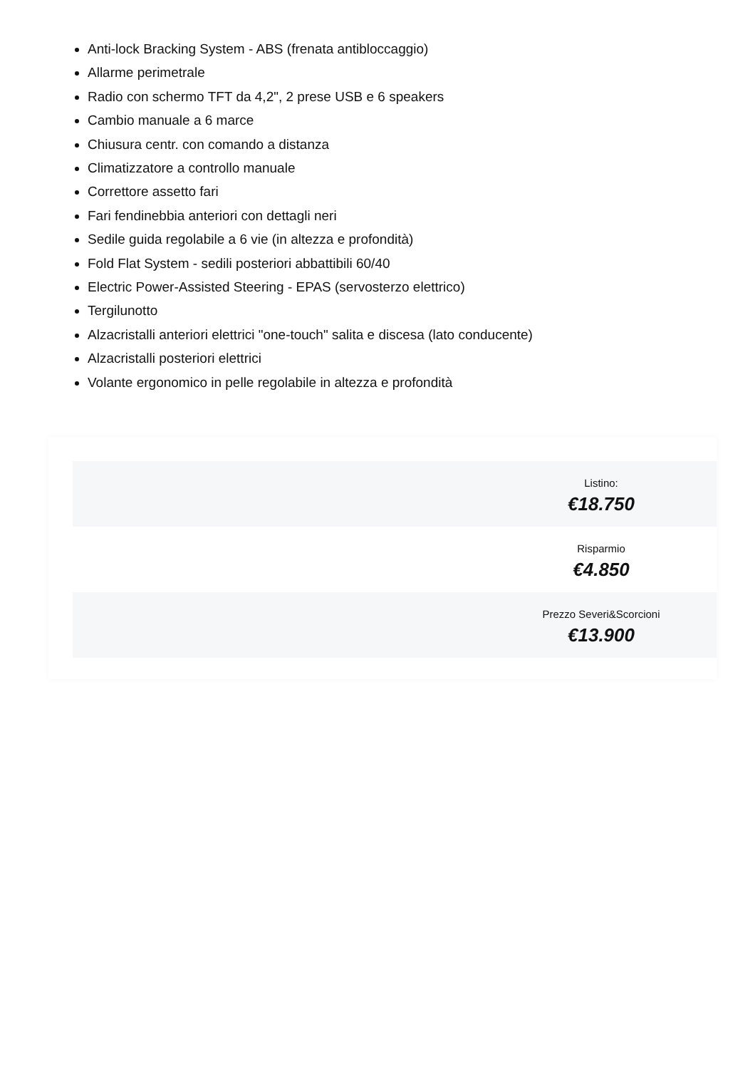Anti-lock Bracking System - ABS (frenata antibloccaggio)
Allarme perimetrale
Radio con schermo TFT da 4,2", 2 prese USB e 6 speakers
Cambio manuale a 6 marce
Chiusura centr. con comando a distanza
Climatizzatore a controllo manuale
Correttore assetto fari
Fari fendinebbia anteriori con dettagli neri
Sedile guida regolabile a 6 vie (in altezza e profondità)
Fold Flat System - sedili posteriori abbattibili 60/40
Electric Power-Assisted Steering - EPAS (servosterzo elettrico)
Tergilunotto
Alzacristalli anteriori elettrici "one-touch" salita e discesa (lato conducente)
Alzacristalli posteriori elettrici
Volante ergonomico in pelle regolabile in altezza e profondità
Listino:
€18.750
Risparmio
€4.850
Prezzo Severi&Scorcioni
€13.900